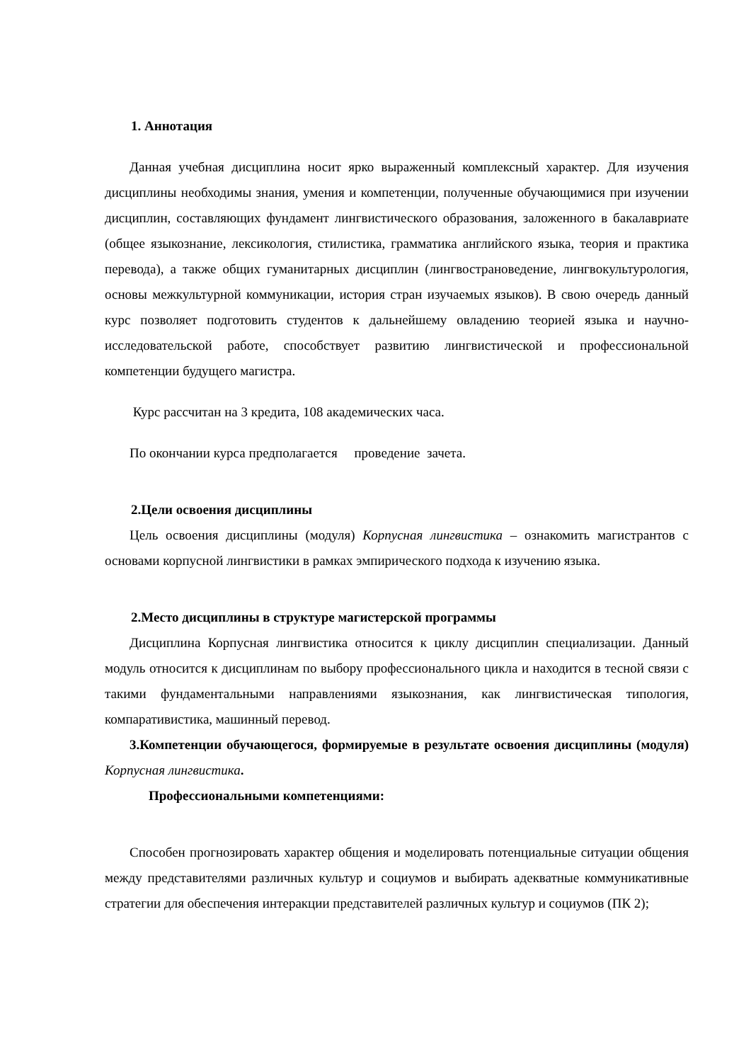1. Аннотация
Данная учебная дисциплина носит ярко выраженный комплексный характер. Для изучения дисциплины необходимы знания, умения и компетенции, полученные обучающимися при изучении дисциплин, составляющих фундамент лингвистического образования, заложенного в бакалавриате (общее языкознание, лексикология, стилистика, грамматика английского языка, теория и практика перевода), а также общих гуманитарных дисциплин (лингвострановедение, лингвокультурология, основы межкультурной коммуникации, история стран изучаемых языков). В свою очередь данный курс позволяет подготовить студентов к дальнейшему овладению теорией языка и научно-исследовательской работе, способствует развитию лингвистической и профессиональной компетенции будущего магистра.
Курс рассчитан на 3 кредита, 108 академических часа.
По окончании курса предполагается проведение зачета.
2.Цели освоения дисциплины
Цель освоения дисциплины (модуля) Корпусная лингвистика – ознакомить магистрантов с основами корпусной лингвистики в рамках эмпирического подхода к изучению языка.
2.Место дисциплины в структуре магистерской программы
Дисциплина Корпусная лингвистика относится к циклу дисциплин специализации. Данный модуль относится к дисциплинам по выбору профессионального цикла и находится в тесной связи с такими фундаментальными направлениями языкознания, как лингвистическая типология, компаративистика, машинный перевод.
3.Компетенции обучающегося, формируемые в результате освоения дисциплины (модуля) Корпусная лингвистика.
Профессиональными компетенциями:
Способен прогнозировать характер общения и моделировать потенциальные ситуации общения между представителями различных культур и социумов и выбирать адекватные коммуникативные стратегии для обеспечения интеракции представителей различных культур и социумов (ПК 2);